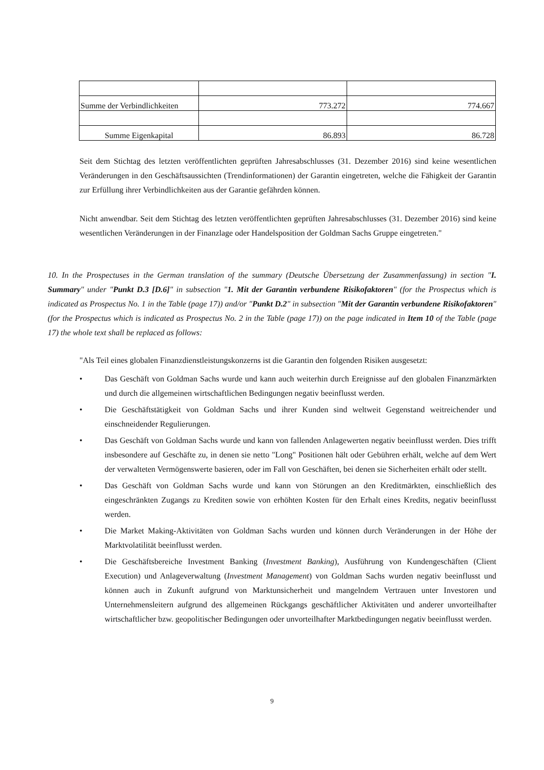| Summe der Verbindlichkeiten | 773.272 | 774.667 |
| Summe Eigenkapital | 86.893 | 86.728 |
Seit dem Stichtag des letzten veröffentlichten geprüften Jahresabschlusses (31. Dezember 2016) sind keine wesentlichen Veränderungen in den Geschäftsaussichten (Trendinformationen) der Garantin eingetreten, welche die Fähigkeit der Garantin zur Erfüllung ihrer Verbindlichkeiten aus der Garantie gefährden können.
Nicht anwendbar. Seit dem Stichtag des letzten veröffentlichten geprüften Jahresabschlusses (31. Dezember 2016) sind keine wesentlichen Veränderungen in der Finanzlage oder Handelsposition der Goldman Sachs Gruppe eingetreten."
10. In the Prospectuses in the German translation of the summary (Deutsche Übersetzung der Zusammenfassung) in section "I. Summary" under "Punkt D.3 [D.6]" in subsection "1. Mit der Garantin verbundene Risikofaktoren" (for the Prospectus which is indicated as Prospectus No. 1 in the Table (page 17)) and/or "Punkt D.2" in subsection "Mit der Garantin verbundene Risikofaktoren" (for the Prospectus which is indicated as Prospectus No. 2 in the Table (page 17)) on the page indicated in Item 10 of the Table (page 17) the whole text shall be replaced as follows:
"Als Teil eines globalen Finanzdienstleistungskonzerns ist die Garantin den folgenden Risiken ausgesetzt:
• Das Geschäft von Goldman Sachs wurde und kann auch weiterhin durch Ereignisse auf den globalen Finanzmärkten und durch die allgemeinen wirtschaftlichen Bedingungen negativ beeinflusst werden.
• Die Geschäftstätigkeit von Goldman Sachs und ihrer Kunden sind weltweit Gegenstand weitreichender und einschneidender Regulierungen.
• Das Geschäft von Goldman Sachs wurde und kann von fallenden Anlagewerten negativ beeinflusst werden. Dies trifft insbesondere auf Geschäfte zu, in denen sie netto "Long" Positionen hält oder Gebühren erhält, welche auf dem Wert der verwalteten Vermögenswerte basieren, oder im Fall von Geschäften, bei denen sie Sicherheiten erhält oder stellt.
• Das Geschäft von Goldman Sachs wurde und kann von Störungen an den Kreditmärkten, einschließlich des eingeschränkten Zugangs zu Krediten sowie von erhöhten Kosten für den Erhalt eines Kredits, negativ beeinflusst werden.
• Die Market Making-Aktivitäten von Goldman Sachs wurden und können durch Veränderungen in der Höhe der Marktvolatilität beeinflusst werden.
• Die Geschäftsbereiche Investment Banking (Investment Banking), Ausführung von Kundengeschäften (Client Execution) und Anlageverwaltung (Investment Management) von Goldman Sachs wurden negativ beeinflusst und können auch in Zukunft aufgrund von Marktunsicherheit und mangelndem Vertrauen unter Investoren und Unternehmensleitern aufgrund des allgemeinen Rückgangs geschäftlicher Aktivitäten und anderer unvorteilhafter wirtschaftlicher bzw. geopolitischer Bedingungen oder unvorteilhafter Marktbedingungen negativ beeinflusst werden.
9